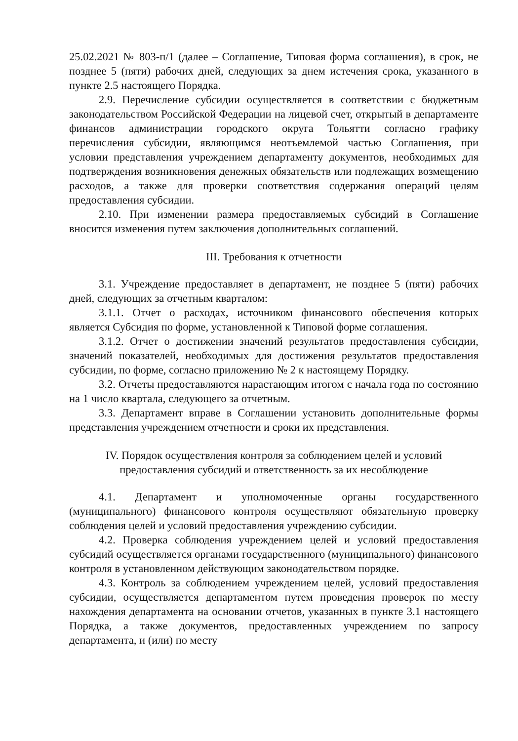25.02.2021 № 803-п/1 (далее – Соглашение, Типовая форма соглашения), в срок, не позднее 5 (пяти) рабочих дней, следующих за днем истечения срока, указанного в пункте 2.5 настоящего Порядка.
2.9. Перечисление субсидии осуществляется в соответствии с бюджетным законодательством Российской Федерации на лицевой счет, открытый в департаменте финансов администрации городского округа Тольятти согласно графику перечисления субсидии, являющимся неотъемлемой частью Соглашения, при условии представления учреждением департаменту документов, необходимых для подтверждения возникновения денежных обязательств или подлежащих возмещению расходов, а также для проверки соответствия содержания операций целям предоставления субсидии.
2.10. При изменении размера предоставляемых субсидий в Соглашение вносится изменения путем заключения дополнительных соглашений.
III. Требования к отчетности
3.1. Учреждение предоставляет в департамент, не позднее 5 (пяти) рабочих дней, следующих за отчетным кварталом:
3.1.1. Отчет о расходах, источником финансового обеспечения которых является Субсидия по форме, установленной к Типовой форме соглашения.
3.1.2. Отчет о достижении значений результатов предоставления субсидии, значений показателей, необходимых для достижения результатов предоставления субсидии, по форме, согласно приложению № 2 к настоящему Порядку.
3.2. Отчеты предоставляются нарастающим итогом с начала года по состоянию на 1 число квартала, следующего за отчетным.
3.3. Департамент вправе в Соглашении установить дополнительные формы представления учреждением отчетности и сроки их представления.
IV. Порядок осуществления контроля за соблюдением целей и условий
предоставления субсидий и ответственность за их несоблюдение
4.1. Департамент и уполномоченные органы государственного (муниципального) финансового контроля осуществляют обязательную проверку соблюдения целей и условий предоставления учреждению субсидии.
4.2. Проверка соблюдения учреждением целей и условий предоставления субсидий осуществляется органами государственного (муниципального) финансового контроля в установленном действующим законодательством порядке.
4.3. Контроль за соблюдением учреждением целей, условий предоставления субсидии, осуществляется департаментом путем проведения проверок по месту нахождения департамента на основании отчетов, указанных в пункте 3.1 настоящего Порядка, а также документов, предоставленных учреждением по запросу департамента, и (или) по месту